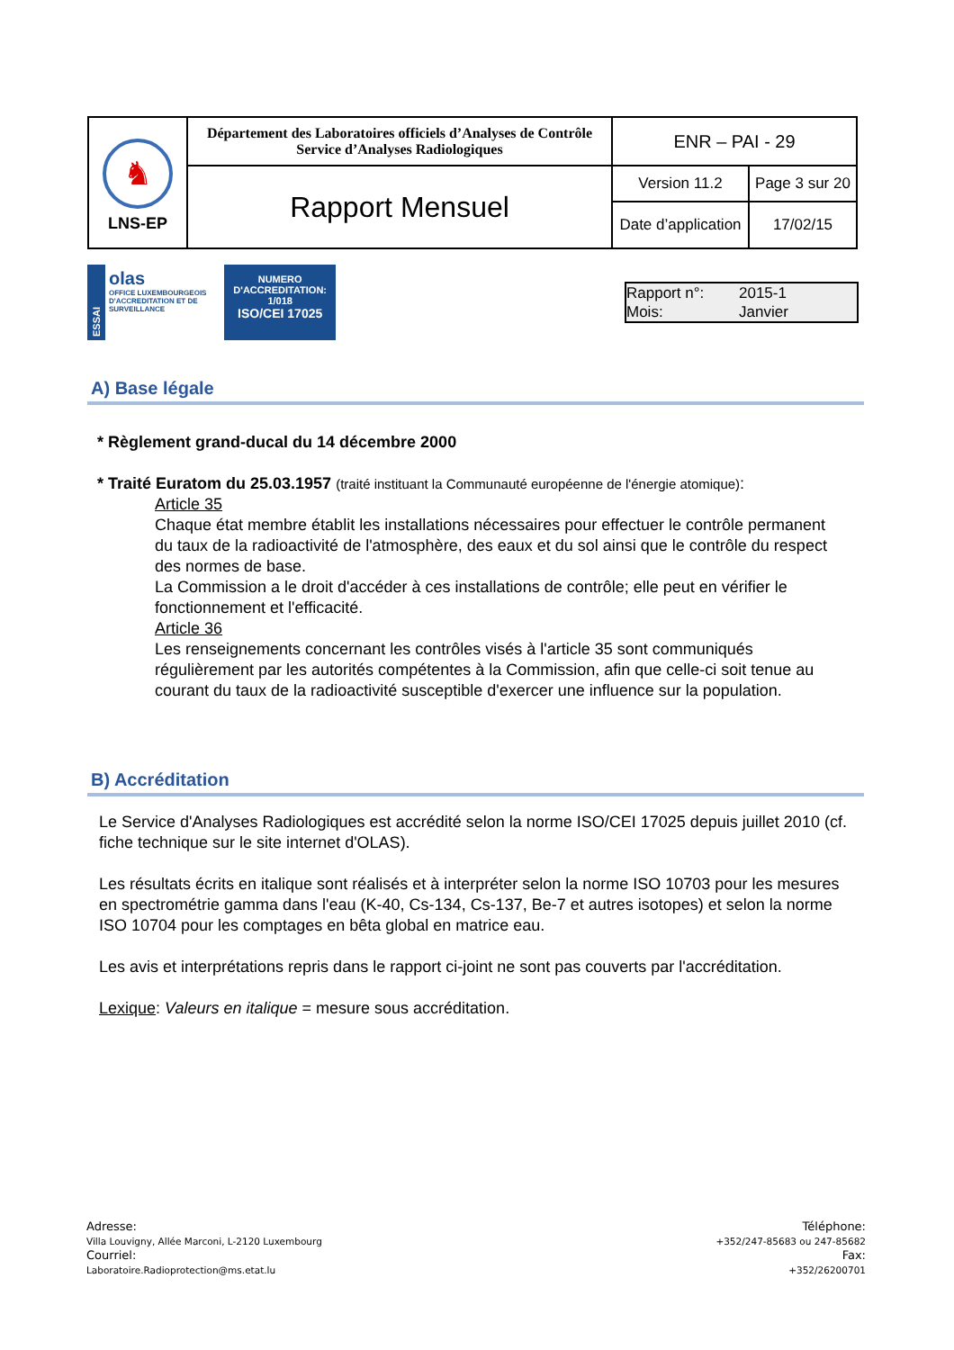| ♞ LNS-EP | Département des Laboratoires officiels d’Analyses de Contrôle Service d’Analyses Radiologiques | ENR – PAI - 29 | |
| | Rapport Mensuel | Version 11.2 | Page 3 sur 20 |
| | | Date d’application | 17/02/15 |
ESSAI
olas
OFFICE LUXEMBOURGEOIS D'ACCREDITATION ET DE SURVEILLANCE
NUMERO
D'ACCREDITATION:
1/018
ISO/CEI 17025
Rapport n°: 2015-1
Mois: Janvier
A) Base légale
* Règlement grand-ducal du 14 décembre 2000
* Traité Euratom du 25.03.1957 (traité instituant la Communauté européenne de l'énergie atomique):
Article 35
Chaque état membre établit les installations nécessaires pour effectuer le contrôle permanent du taux de la radioactivité de l'atmosphère, des eaux et du sol ainsi que le contrôle du respect des normes de base.
La Commission a le droit d'accéder à ces installations de contrôle; elle peut en vérifier le fonctionnement et l'efficacité.
Article 36
Les renseignements concernant les contrôles visés à l'article 35 sont communiqués régulièrement par les autorités compétentes à la Commission, afin que celle-ci soit tenue au courant du taux de la radioactivité susceptible d'exercer une influence sur la population.
B) Accréditation
Le Service d'Analyses Radiologiques est accrédité selon la norme ISO/CEI 17025 depuis juillet 2010 (cf. fiche technique sur le site internet d'OLAS).
Les résultats écrits en italique sont réalisés et à interpréter selon la norme ISO 10703 pour les mesures en spectrométrie gamma dans l'eau (K-40, Cs-134, Cs-137, Be-7 et autres isotopes) et selon la norme ISO 10704 pour les comptages en bêta global en matrice eau.
Les avis et interprétations repris dans le rapport ci-joint ne sont pas couverts par l'accréditation.
Lexique: Valeurs en italique = mesure sous accréditation.
Adresse:
Villa Louvigny, Allée Marconi, L-2120 Luxembourg
Courriel:
Laboratoire.Radioprotection@ms.etat.lu
Téléphone:
+352/247-85683 ou 247-85682
Fax:
+352/26200701